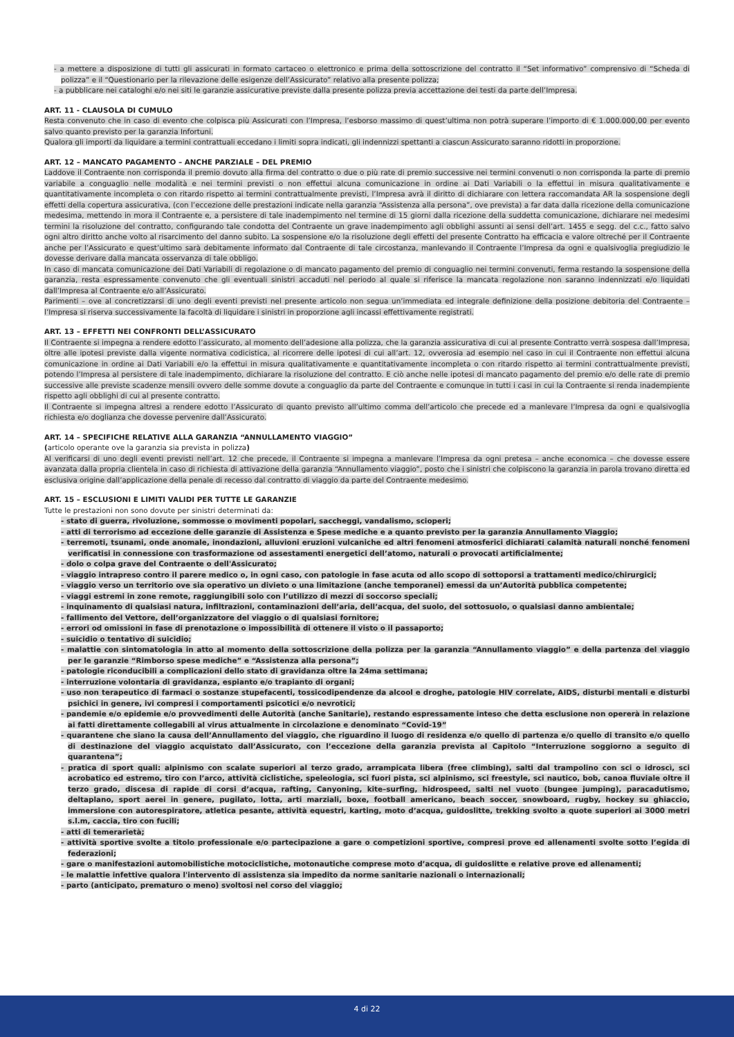- a mettere a disposizione di tutti gli assicurati in formato cartaceo o elettronico e prima della sottoscrizione del contratto il “Set informativo” comprensivo di “Scheda di polizza” e il “Questionario per la rilevazione delle esigenze dell’Assicurato” relativo alla presente polizza;
- a pubblicare nei cataloghi e/o nei siti le garanzie assicurative previste dalla presente polizza previa accettazione dei testi da parte dell’Impresa.
ART. 11 - CLAUSOLA DI CUMULO
Resta convenuto che in caso di evento che colpisca più Assicurati con l’Impresa, l’esborso massimo di quest’ultima non potrà superare l’importo di € 1.000.000,00 per evento salvo quanto previsto per la garanzia Infortuni.
Qualora gli importi da liquidare a termini contrattuali eccedano i limiti sopra indicati, gli indennizzi spettanti a ciascun Assicurato saranno ridotti in proporzione.
ART. 12 – MANCATO PAGAMENTO – ANCHE PARZIALE – DEL PREMIO
Laddove il Contraente non corrisponda il premio dovuto alla firma del contratto o due o più rate di premio successive nei termini convenuti o non corrisponda la parte di premio variabile a conguaglio nelle modalità e nei termini previsti o non effettui alcuna comunicazione in ordine ai Dati Variabili o la effettui in misura qualitativamente e quantitativamente incompleta o con ritardo rispetto ai termini contrattualmente previsti, l’Impresa avrà il diritto di dichiarare con lettera raccomandata AR la sospensione degli effetti della copertura assicurativa, (con l’eccezione delle prestazioni indicate nella garanzia “Assistenza alla persona”, ove prevista) a far data dalla ricezione della comunicazione medesima, mettendo in mora il Contraente e, a persistere di tale inadempimento nel termine di 15 giorni dalla ricezione della suddetta comunicazione, dichiarare nei medesimi termini la risoluzione del contratto, configurando tale condotta del Contraente un grave inadempimento agli obblighi assunti ai sensi dell’art. 1455 e segg. del c.c., fatto salvo ogni altro diritto anche volto al risarcimento del danno subito. La sospensione e/o la risoluzione degli effetti del presente Contratto ha efficacia e valore oltreché per il Contraente anche per l’Assicurato e quest’ultimo sarà debitamente informato dal Contraente di tale circostanza, manlevando il Contraente l’Impresa da ogni e qualsivoglia pregiudizio le dovesse derivare dalla mancata osservanza di tale obbligo.
In caso di mancata comunicazione dei Dati Variabili di regolazione o di mancato pagamento del premio di conguaglio nei termini convenuti, ferma restando la sospensione della garanzia, resta espressamente convenuto che gli eventuali sinistri accaduti nel periodo al quale si riferisce la mancata regolazione non saranno indennizzati e/o liquidati dall’Impresa al Contraente e/o all’Assicurato.
Parimenti – ove al concretizzarsi di uno degli eventi previsti nel presente articolo non segua un’immediata ed integrale definizione della posizione debitoria del Contraente – l’Impresa si riserva successivamente la facoltà di liquidare i sinistri in proporzione agli incassi effettivamente registrati.
ART. 13 – EFFETTI NEI CONFRONTI DELL’ASSICURATO
Il Contraente si impegna a rendere edotto l’assicurato, al momento dell’adesione alla polizza, che la garanzia assicurativa di cui al presente Contratto verrà sospesa dall’Impresa, oltre alle ipotesi previste dalla vigente normativa codicistica, al ricorrere delle ipotesi di cui all’art. 12, ovverosia ad esempio nel caso in cui il Contraente non effettui alcuna comunicazione in ordine ai Dati Variabili e/o la effettui in misura qualitativamente e quantitativamente incompleta o con ritardo rispetto ai termini contrattualmente previsti, potendo l’Impresa al persistere di tale inadempimento, dichiarare la risoluzione del contratto. E ciò anche nelle ipotesi di mancato pagamento del premio e/o delle rate di premio successive alle previste scadenze mensili ovvero delle somme dovute a conguaglio da parte del Contraente e comunque in tutti i casi in cui la Contraente si renda inadempiente rispetto agli obblighi di cui al presente contratto.
Il Contraente si impegna altresì a rendere edotto l’Assicurato di quanto previsto all’ultimo comma dell’articolo che precede ed a manlevare l’Impresa da ogni e qualsivoglia richiesta e/o doglianza che dovesse pervenire dall’Assicurato.
ART. 14 – SPECIFICHE RELATIVE ALLA GARANZIA “ANNULLAMENTO VIAGGIO”
(articolo operante ove la garanzia sia prevista in polizza)
Al verificarsi di uno degli eventi previsti nell’art. 12 che precede, il Contraente si impegna a manlevare l’Impresa da ogni pretesa – anche economica – che dovesse essere avanzata dalla propria clientela in caso di richiesta di attivazione della garanzia “Annullamento viaggio”, posto che i sinistri che colpiscono la garanzia in parola trovano diretta ed esclusiva origine dall’applicazione della penale di recesso dal contratto di viaggio da parte del Contraente medesimo.
ART. 15 – ESCLUSIONI E LIMITI VALIDI PER TUTTE LE GARANZIE
Tutte le prestazioni non sono dovute per sinistri determinati da:
- stato di guerra, rivoluzione, sommosse o movimenti popolari, saccheggi, vandalismo, scioperi;
- atti di terrorismo ad eccezione delle garanzie di Assistenza e Spese mediche e a quanto previsto per la garanzia Annullamento Viaggio;
- terremoti, tsunami, onde anomale, inondazioni, alluvioni eruzioni vulcaniche ed altri fenomeni atmosferici dichiarati calamità naturali nonché fenomeni verificatisi in connessione con trasformazione od assestamenti energetici dell’atomo, naturali o provocati artificialmente;
- dolo o colpa grave del Contraente o dell'Assicurato;
- viaggio intrapreso contro il parere medico o, in ogni caso, con patologie in fase acuta od allo scopo di sottoporsi a trattamenti medico/chirurgici;
- viaggio verso un territorio ove sia operativo un divieto o una limitazione (anche temporanei) emessi da un’Autorità pubblica competente;
- viaggi estremi in zone remote, raggiungibili solo con l’utilizzo di mezzi di soccorso speciali;
- inquinamento di qualsiasi natura, infiltrazioni, contaminazioni dell’aria, dell’acqua, del suolo, del sottosuolo, o qualsiasi danno ambientale;
- fallimento del Vettore, dell’organizzatore del viaggio o di qualsiasi fornitore;
- errori od omissioni in fase di prenotazione o impossibilità di ottenere il visto o il passaporto;
- suicidio o tentativo di suicidio;
- malattie con sintomatologia in atto al momento della sottoscrizione della polizza per la garanzia “Annullamento viaggio” e della partenza del viaggio per le garanzie “Rimborso spese mediche” e “Assistenza alla persona”;
- patologie riconducibili a complicazioni dello stato di gravidanza oltre la 24ma settimana;
- interruzione volontaria di gravidanza, espianto e/o trapianto di organi;
- uso non terapeutico di farmaci o sostanze stupefacenti, tossicodipendenze da alcool e droghe, patologie HIV correlate, AIDS, disturbi mentali e disturbi psichici in genere, ivi compresi i comportamenti psicotici e/o nevrotici;
- pandemie e/o epidemie e/o provvedimenti delle Autorità (anche Sanitarie), restando espressamente inteso che detta esclusione non opererà in relazione ai fatti direttamente collegabili al virus attualmente in circolazione e denominato “Covid-19”
- quarantene che siano la causa dell’Annullamento del viaggio, che riguardino il luogo di residenza e/o quello di partenza e/o quello di transito e/o quello di destinazione del viaggio acquistato dall’Assicurato, con l’eccezione della garanzia prevista al Capitolo “Interruzione soggiorno a seguito di quarantena”;
- pratica di sport quali: alpinismo con scalate superiori al terzo grado, arrampicata libera (free climbing), salti dal trampolino con sci o idroscì, sci acrobatico ed estremo, tiro con l’arco, attività ciclistiche, speleologia, sci fuori pista, sci alpinismo, sci freestyle, sci nautico, bob, canoa fluviale oltre il terzo grado, discesa di rapide di corsi d’acqua, rafting, Canyoning, kite–surfing, hidrospeed, salti nel vuoto (bungee jumping), paracadutismo, deltaplano, sport aerei in genere, pugilato, lotta, arti marziali, boxe, football americano, beach soccer, snowboard, rugby, hockey su ghiaccio, immersione con autorespiratore, atletica pesante, attività equestri, karting, moto d’acqua, guidoslitte, trekking svolto a quote superiori ai 3000 metri s.l.m, caccia, tiro con fucili;
- atti di temerarietà;
- attività sportive svolte a titolo professionale e/o partecipazione a gare o competizioni sportive, compresi prove ed allenamenti svolte sotto l’egida di federazioni;
- gare o manifestazioni automobilistiche motociclistiche, motonautiche comprese moto d’acqua, di guidoslitte e relative prove ed allenamenti;
- le malattie infettive qualora l'intervento di assistenza sia impedito da norme sanitarie nazionali o internazionali;
- parto (anticipato, prematuro o meno) svoltosi nel corso del viaggio;
4 di 22